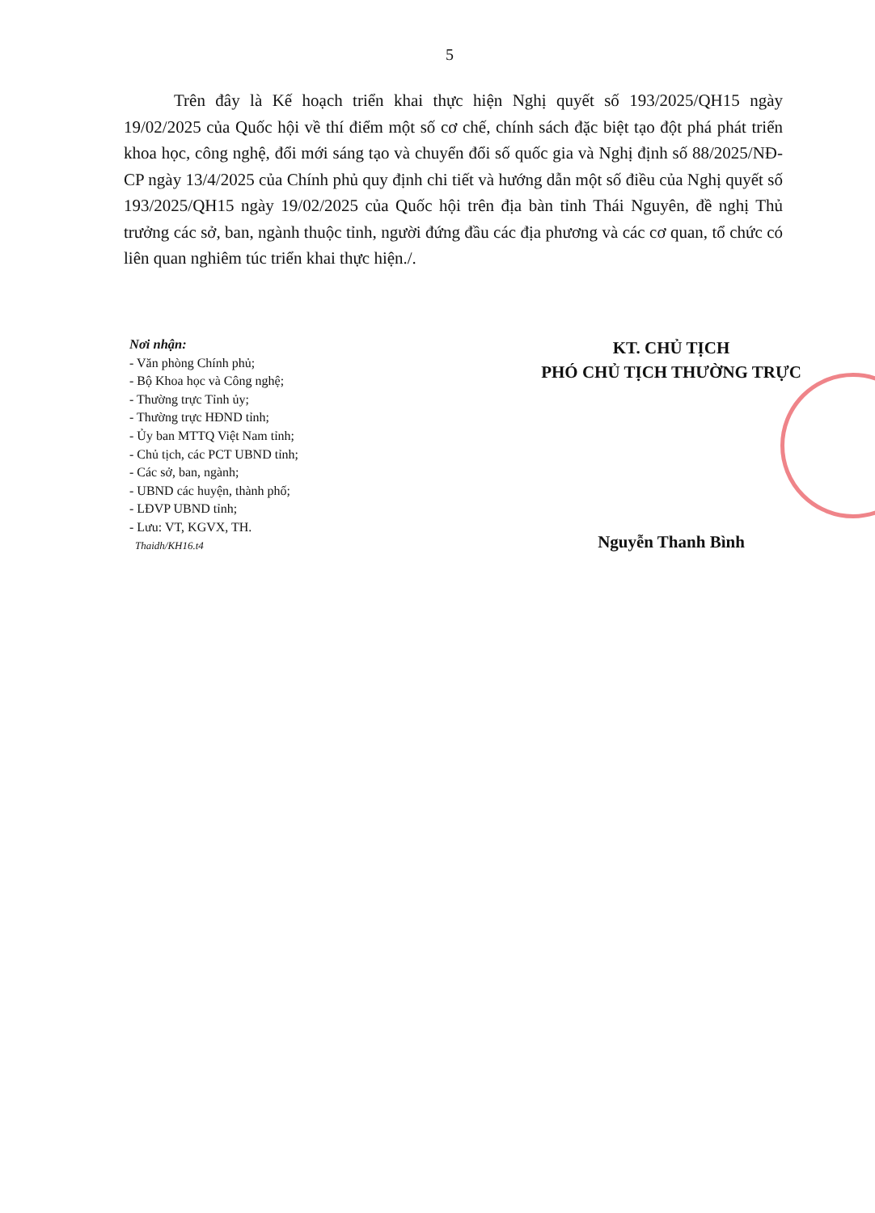5
Trên đây là Kế hoạch triển khai thực hiện Nghị quyết số 193/2025/QH15 ngày 19/02/2025 của Quốc hội về thí điểm một số cơ chế, chính sách đặc biệt tạo đột phá phát triển khoa học, công nghệ, đổi mới sáng tạo và chuyển đổi số quốc gia và Nghị định số 88/2025/NĐ-CP ngày 13/4/2025 của Chính phủ quy định chi tiết và hướng dẫn một số điều của Nghị quyết số 193/2025/QH15 ngày 19/02/2025 của Quốc hội trên địa bàn tỉnh Thái Nguyên, đề nghị Thủ trưởng các sở, ban, ngành thuộc tỉnh, người đứng đầu các địa phương và các cơ quan, tổ chức có liên quan nghiêm túc triển khai thực hiện./.
Nơi nhận:
- Văn phòng Chính phủ;
- Bộ Khoa học và Công nghệ;
- Thường trực Tỉnh ủy;
- Thường trực HĐND tỉnh;
- Ủy ban MTTQ Việt Nam tỉnh;
- Chủ tịch, các PCT UBND tỉnh;
- Các sở, ban, ngành;
- UBND các huyện, thành phố;
- LĐVP UBND tỉnh;
- Lưu: VT, KGVX, TH.
Thaidh/KH16.t4
KT. CHỦ TỊCH
PHÓ CHỦ TỊCH THƯỜNG TRỰC
Nguyễn Thanh Bình